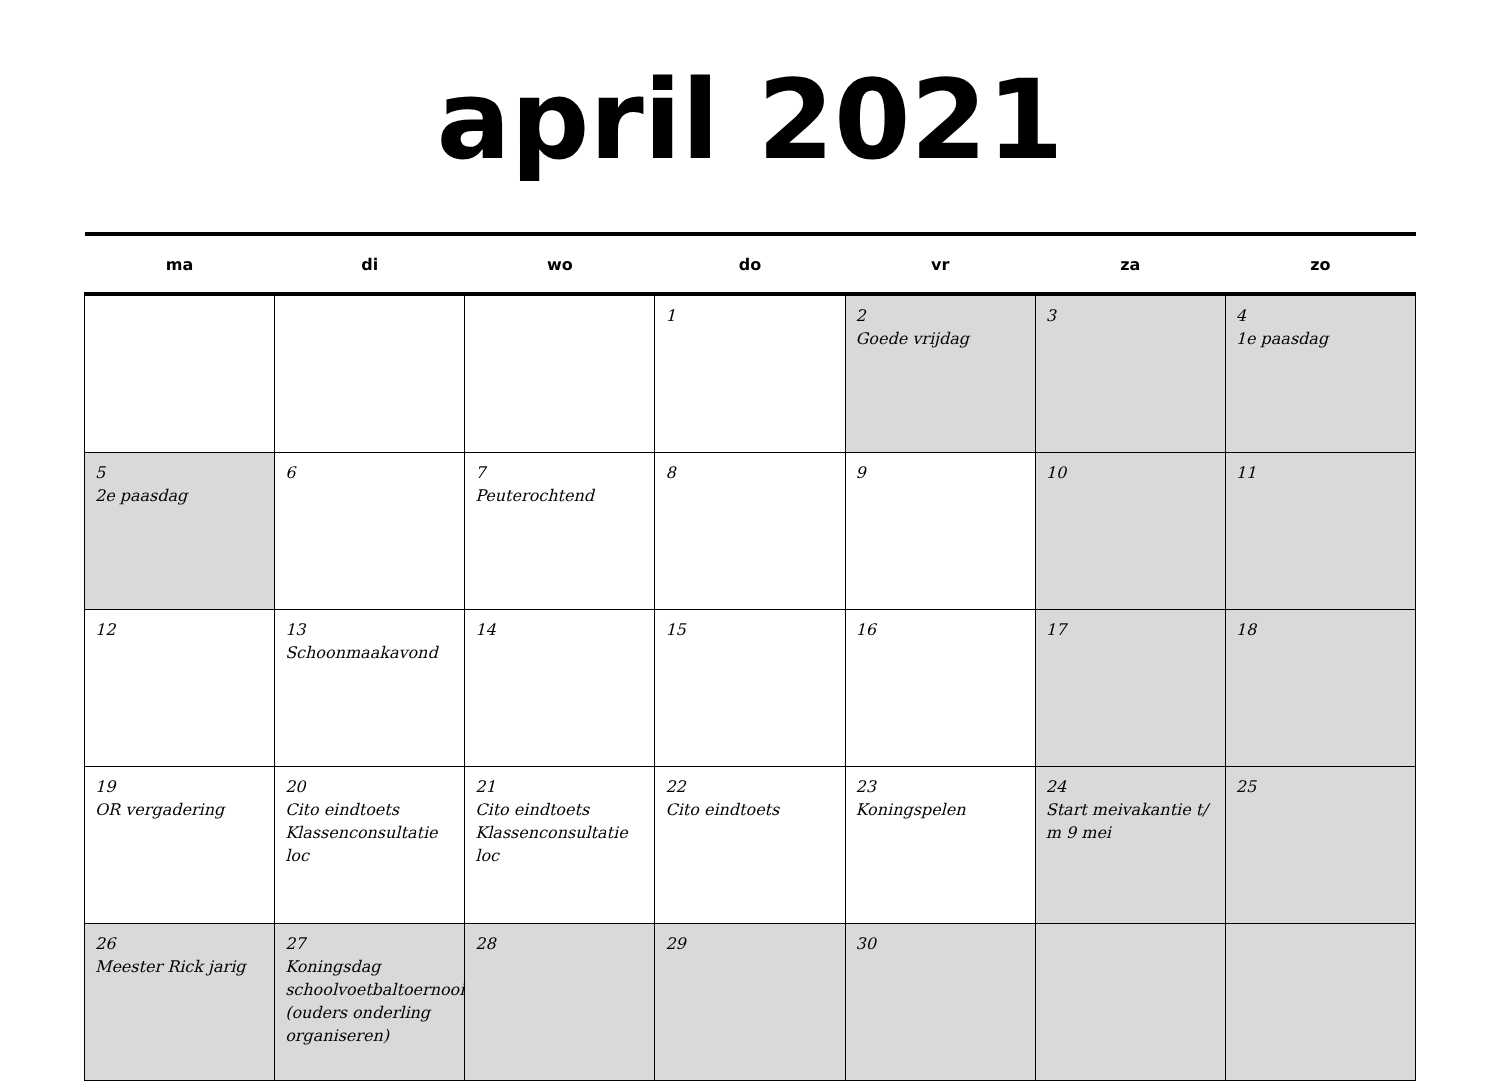april 2021
| ma | di | wo | do | vr | za | zo |
| --- | --- | --- | --- | --- | --- | --- |
| | | | 1 | 2 Goede vrijdag | 3 | 4 1e paasdag |
| 5 2e paasdag | 6 | 7 Peuterochtend | 8 | 9 | 10 | 11 |
| 12 | 13 Schoonmaakavond | 14 | 15 | 16 | 17 | 18 |
| 19 OR vergadering | 20 Cito eindtoets Klassenconsultatie loc | 21 Cito eindtoets Klassenconsultatie loc | 22 Cito eindtoets | 23 Koningspelen | 24 Start meivakantie t/ m 9 mei | 25 |
| 26 Meester Rick jarig | 27 Koningsdag schoolvoetbaltoernooi (ouders onderling organiseren) | 28 | 29 | 30 | | |